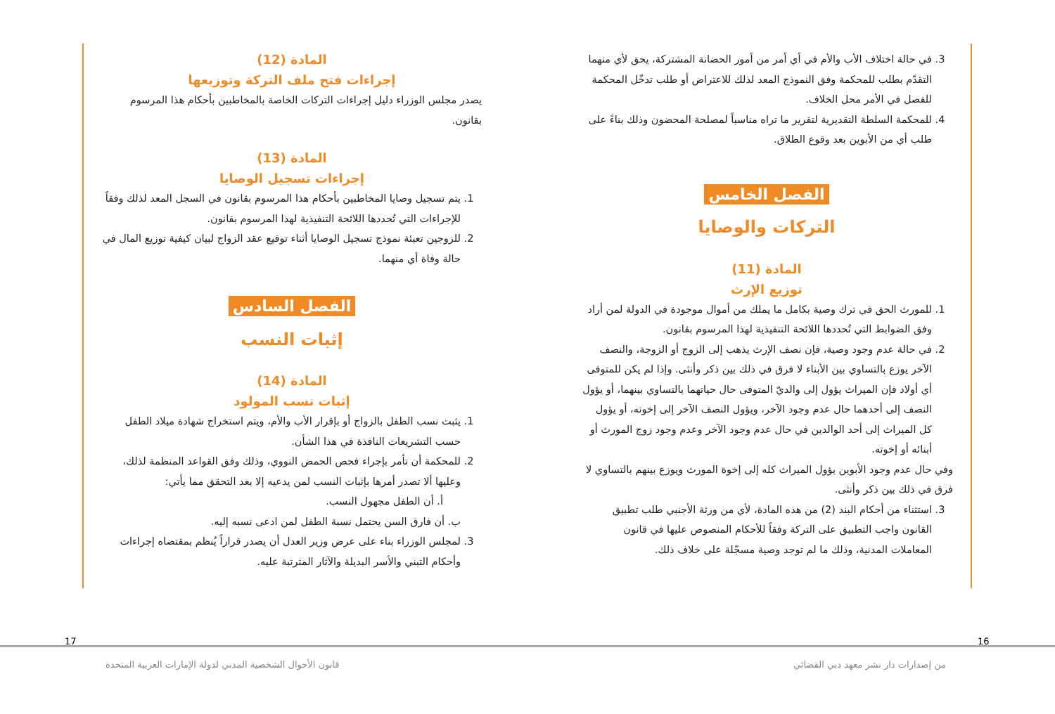3. في حالة اختلاف الأب والأم في أي أمر من أمور الحضانة المشتركة، يحق لأي منهما التقدّم بطلب للمحكمة وفق النموذج المعد لذلك للاعتراض أو طلب تدخّل المحكمة للفصل في الأمر محل الخلاف.
4. للمحكمة السلطة التقديرية لتقرير ما تراه مناسباً لمصلحة المحضون وذلك بناءً على طلب أي من الأبوين بعد وقوع الطلاق.
الفصل الخامس
التركات والوصايا
المادة (11)
توزيع الإرث
1. للمورث الحق في ترك وصية بكامل ما يملك من أموال موجودة في الدولة لمن أراد وفق الضوابط التي تُحددها اللائحة التنفيذية لهذا المرسوم بقانون.
2. في حالة عدم وجود وصية، فإن نصف الإرث يذهب إلى الزوج أو الزوجة، والنصف الآخر يوزع بالتساوي بين الأبناء لا فرق في ذلك بين ذكر وأنثى. وإذا لم يكن للمتوفى أي أولاد فإن الميراث يؤول إلى والديّ المتوفى حال حياتهما بالتساوي بينهما، أو يؤول النصف إلى أحدهما حال عدم وجود الآخر، ويؤول النصف الآخر إلى إخوته، أو يؤول كل الميراث إلى أحد الوالدين في حال عدم وجود الآخر وعدم وجود زوج المورث أو أبنائه أو إخوته.
وفي حال عدم وجود الأبوين يؤول الميراث كله إلى إخوة المورث ويوزع بينهم بالتساوي لا فرق في ذلك بين ذكر وأنثى.
3. استثناء من أحكام البند (2) من هذه المادة، لأي من ورثة الأجنبي طلب تطبيق القانون واجب التطبيق على التركة وفقاً للأحكام المنصوص عليها في قانون المعاملات المدنية، وذلك ما لم توجد وصية مسجّلة على خلاف ذلك.
المادة (12)
إجراءات فتح ملف التركة وتوزيعها
يصدر مجلس الوزراء دليل إجراءات التركات الخاصة بالمخاطبين بأحكام هذا المرسوم بقانون.
المادة (13)
إجراءات تسجيل الوصايا
1. يتم تسجيل وصايا المخاطبين بأحكام هذا المرسوم بقانون في السجل المعد لذلك وفقاً للإجراءات التي تُحددها اللائحة التنفيذية لهذا المرسوم بقانون.
2. للزوجين تعبئة نموذج تسجيل الوصايا أثناء توقيع عقد الزواج لبيان كيفية توزيع المال في حالة وفاة أي منهما.
الفصل السادس
إثبات النسب
المادة (14)
إثبات نسب المولود
1. يثبت نسب الطفل بالزواج أو بإقرار الأب والأم، ويتم استخراج شهادة ميلاد الطفل حسب التشريعات النافذة في هذا الشأن.
2. للمحكمة أن تأمر بإجراء فحص الحمض النووي، وذلك وفق القواعد المنظمة لذلك، وعليها ألا تصدر أمرها بإثبات النسب لمن يدعيه إلا بعد التحقق مما يأتي:
أ. أن الطفل مجهول النسب.
ب. أن فارق السن يحتمل نسبة الطفل لمن ادعى نسبه إليه.
3. لمجلس الوزراء بناء على عرض وزير العدل أن يصدر قراراً يُنظم بمقتضاه إجراءات وأحكام التبني والأسر البديلة والآثار المترتبة عليه.
17 16
قانون الأحوال الشخصية المدني لدولة الإمارات العربية المتحدة
من إصدارات دار نشر معهد دبي القضائي